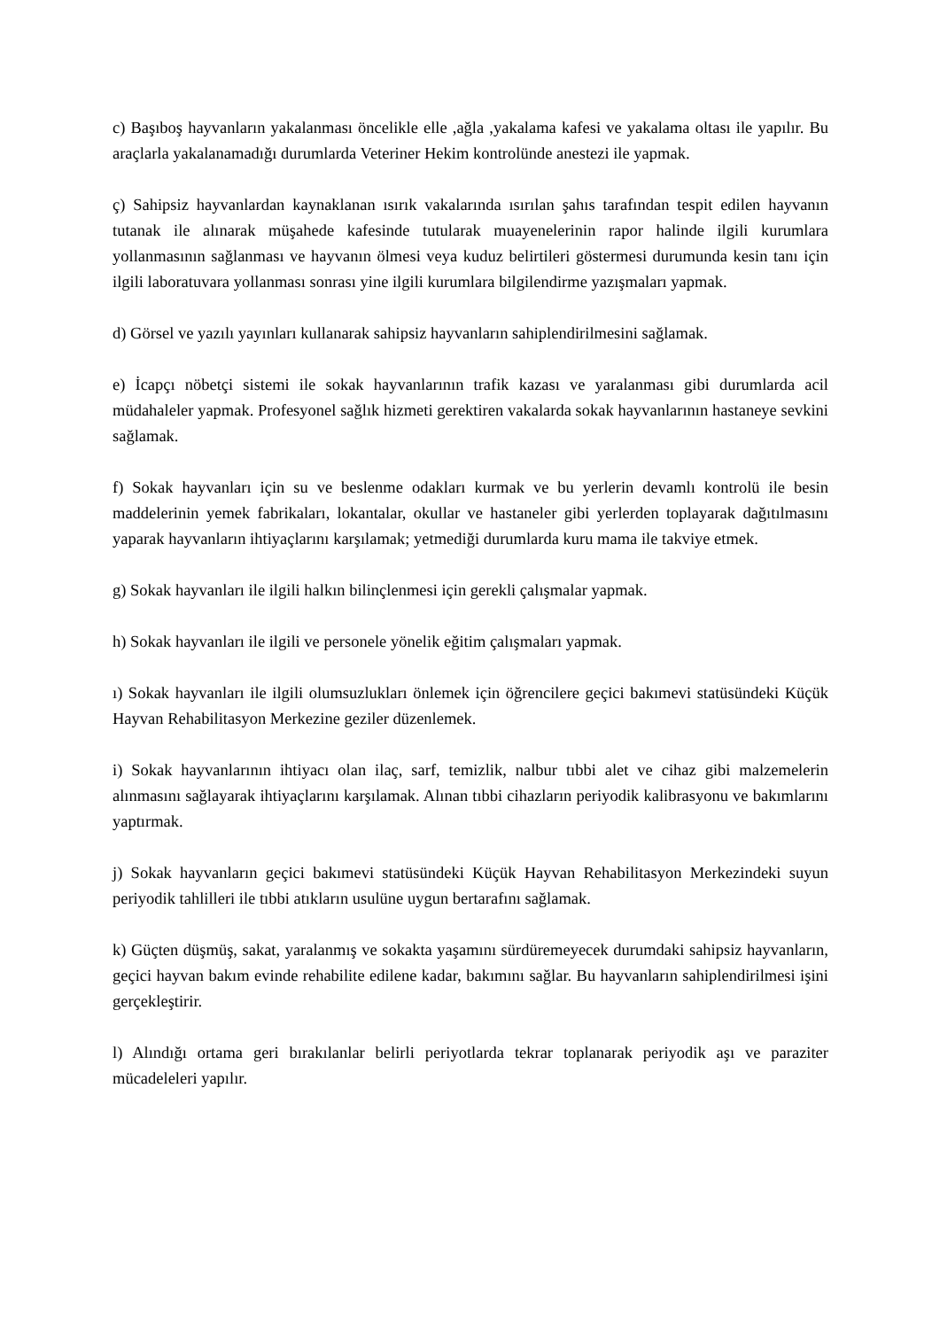c) Başıboş hayvanların yakalanması öncelikle elle ,ağla ,yakalama kafesi ve yakalama oltası ile yapılır. Bu araçlarla yakalanamadığı durumlarda Veteriner Hekim kontrolünde anestezi ile yapmak.
ç) Sahipsiz hayvanlardan kaynaklanan ısırık vakalarında ısırılan şahıs tarafından tespit edilen hayvanın tutanak ile alınarak müşahede kafesinde tutularak muayenelerinin rapor halinde ilgili kurumlara yollanmasının sağlanması ve hayvanın ölmesi veya kuduz belirtileri göstermesi durumunda kesin tanı için ilgili laboratuvara yollanması sonrası yine ilgili kurumlara bilgilendirme yazışmaları yapmak.
d) Görsel ve yazılı yayınları kullanarak sahipsiz hayvanların sahiplendirilmesini sağlamak.
e) İcapçı nöbetçi sistemi ile sokak hayvanlarının trafik kazası ve yaralanması gibi durumlarda acil müdahaleler yapmak. Profesyonel sağlık hizmeti gerektiren vakalarda sokak hayvanlarının hastaneye sevkini sağlamak.
f) Sokak hayvanları için su ve beslenme odakları kurmak ve bu yerlerin devamlı kontrolü ile besin maddelerinin yemek fabrikaları, lokantalar, okullar ve hastaneler gibi yerlerden toplayarak dağıtılmasını yaparak hayvanların ihtiyaçlarını karşılamak; yetmediği durumlarda kuru mama ile takviye etmek.
g) Sokak hayvanları ile ilgili halkın bilinçlenmesi için gerekli çalışmalar yapmak.
h) Sokak hayvanları ile ilgili ve personele yönelik eğitim çalışmaları yapmak.
ı) Sokak hayvanları ile ilgili olumsuzlukları önlemek için öğrencilere geçici bakımevi statüsündeki Küçük Hayvan Rehabilitasyon Merkezine geziler düzenlemek.
i) Sokak hayvanlarının ihtiyacı olan ilaç, sarf, temizlik, nalbur tıbbi alet ve cihaz gibi malzemelerin alınmasını sağlayarak ihtiyaçlarını karşılamak. Alınan tıbbi cihazların periyodik kalibrasyonu ve bakımlarını yaptırmak.
j) Sokak hayvanların geçici bakımevi statüsündeki Küçük Hayvan Rehabilitasyon Merkezindeki suyun periyodik tahlilleri ile tıbbi atıkların usulüne uygun bertarafını sağlamak.
k) Güçten düşmüş, sakat, yaralanmış ve sokakta yaşamını sürdüremeyecek durumdaki sahipsiz hayvanların, geçici hayvan bakım evinde rehabilite edilene kadar, bakımını sağlar. Bu hayvanların sahiplendirilmesi işini gerçekleştirir.
l) Alındığı ortama geri bırakılanlar belirli periyotlarda tekrar toplanarak periyodik aşı ve paraziter mücadeleleri yapılır.